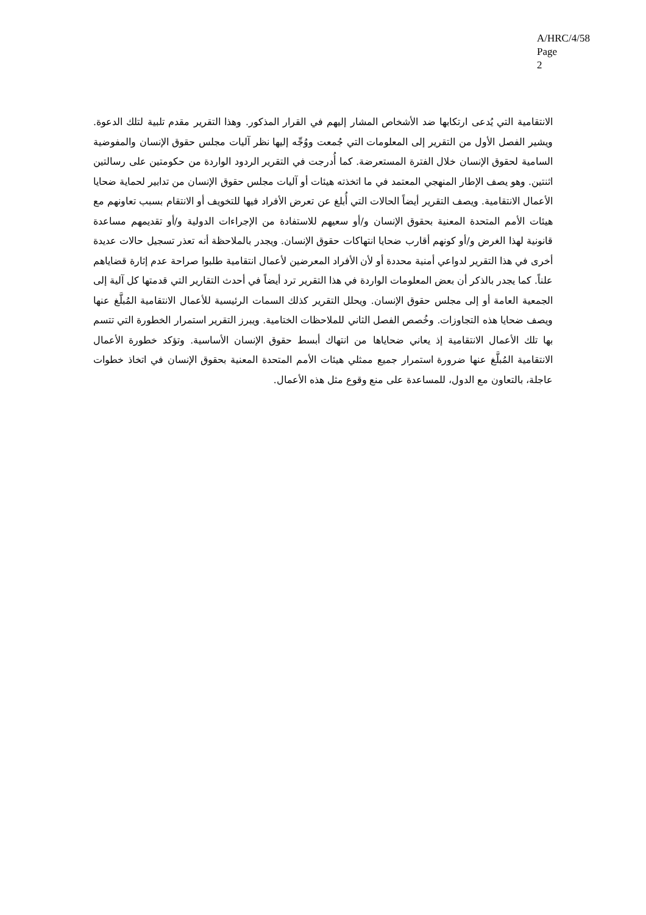A/HRC/4/58
Page 2
الانتقامية التي يُدعى ارتكابها ضد الأشخاص المشار إليهم في القرار المذكور. وهذا التقرير مقدم تلبية لتلك الدعوة. ويشير الفصل الأول من التقرير إلى المعلومات التي جُمعت ووُجِّه إليها نظر آليات مجلس حقوق الإنسان والمفوضية السامية لحقوق الإنسان خلال الفترة المستعرضة. كما أُدرجت في التقرير الردود الواردة من حكومتين على رسالتين اثنتين. وهو يصف الإطار المنهجي المعتمد في ما اتخذته هيئات أو آليات مجلس حقوق الإنسان من تدابير لحماية ضحايا الأعمال الانتقامية. ويصف التقرير أيضاً الحالات التي أُبلغ عن تعرض الأفراد فيها للتخويف أو الانتقام بسبب تعاونهم مع هيئات الأمم المتحدة المعنية بحقوق الإنسان و/أو سعيهم للاستفادة من الإجراءات الدولية و/أو تقديمهم مساعدة قانونية لهذا الغرض و/أو كونهم أقارب ضحايا انتهاكات حقوق الإنسان. ويجدر بالملاحظة أنه تعذر تسجيل حالات عديدة أخرى في هذا التقرير لدواعي أمنية محددة أو لأن الأفراد المعرضين لأعمال انتقامية طلبوا صراحة عدم إثارة قضاياهم علناً. كما يجدر بالذكر أن بعض المعلومات الواردة في هذا التقرير ترد أيضاً في أحدث التقارير التي قدمتها كل آلية إلى الجمعية العامة أو إلى مجلس حقوق الإنسان. ويحلل التقرير كذلك السمات الرئيسية للأعمال الانتقامية المُبلَّغ عنها ويصف ضحايا هذه التجاوزات. وخُصص الفصل الثاني للملاحظات الختامية. ويبرز التقرير استمرار الخطورة التي تتسم بها تلك الأعمال الانتقامية إذ يعاني ضحاياها من انتهاك أبسط حقوق الإنسان الأساسية. وتؤكد خطورة الأعمال الانتقامية المُبلَّغ عنها ضرورة استمرار جميع ممثلي هيئات الأمم المتحدة المعنية بحقوق الإنسان في اتخاذ خطوات عاجلة، بالتعاون مع الدول، للمساعدة على منع وقوع مثل هذه الأعمال.